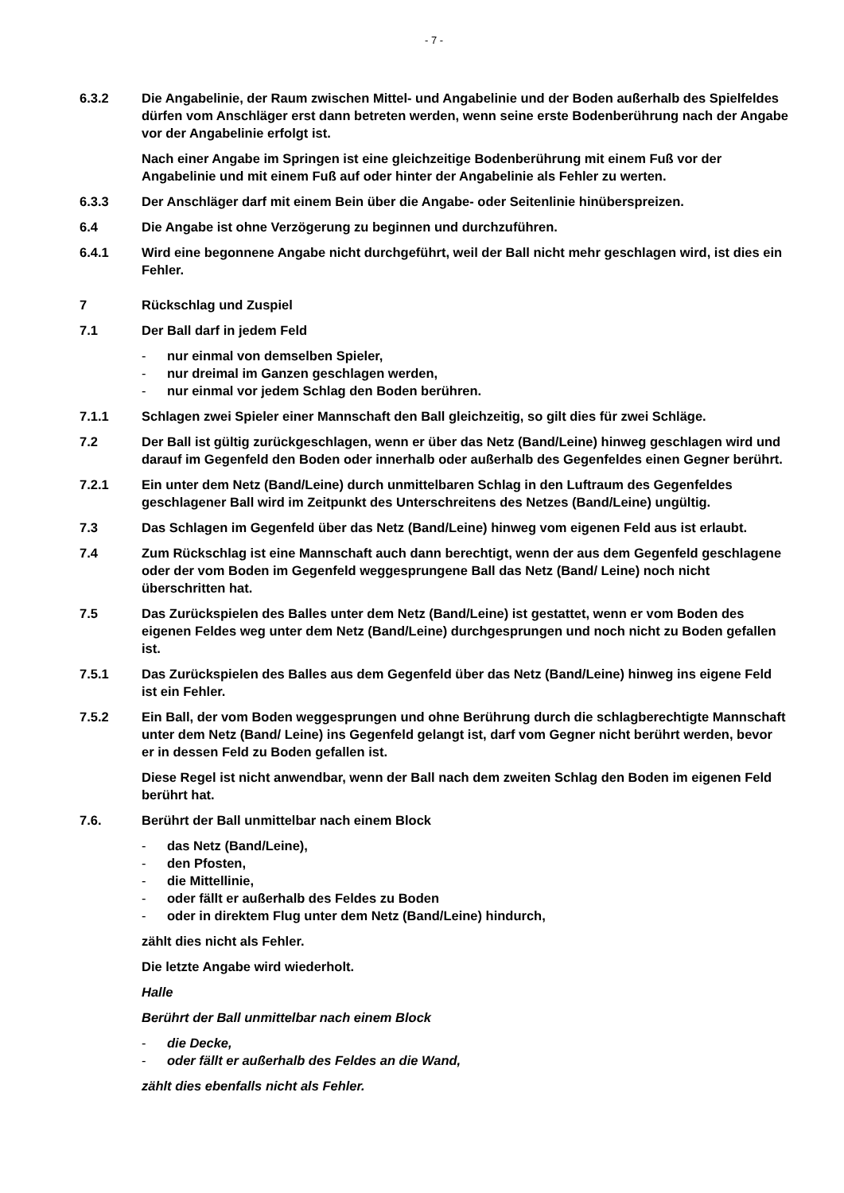- 7 -
6.3.2 Die Angabelinie, der Raum zwischen Mittel- und Angabelinie und der Boden außerhalb des Spielfeldes dürfen vom Anschläger erst dann betreten werden, wenn seine erste Bodenberührung nach der Angabe vor der Angabelinie erfolgt ist.
Nach einer Angabe im Springen ist eine gleichzeitige Bodenberührung mit einem Fuß vor der Angabelinie und mit einem Fuß auf oder hinter der Angabelinie als Fehler zu werten.
6.3.3 Der Anschläger darf mit einem Bein über die Angabe- oder Seitenlinie hinüberspreizen.
6.4 Die Angabe ist ohne Verzögerung zu beginnen und durchzuführen.
6.4.1 Wird eine begonnene Angabe nicht durchgeführt, weil der Ball nicht mehr geschlagen wird, ist dies ein Fehler.
7 Rückschlag und Zuspiel
7.1 Der Ball darf in jedem Feld
- nur einmal von demselben Spieler,
- nur dreimal im Ganzen geschlagen werden,
- nur einmal vor jedem Schlag den Boden berühren.
7.1.1 Schlagen zwei Spieler einer Mannschaft den Ball gleichzeitig, so gilt dies für zwei Schläge.
7.2 Der Ball ist gültig zurückgeschlagen, wenn er über das Netz (Band/Leine) hinweg geschlagen wird und darauf im Gegenfeld den Boden oder innerhalb oder außerhalb des Gegenfeldes einen Gegner berührt.
7.2.1 Ein unter dem Netz (Band/Leine) durch unmittelbaren Schlag in den Luftraum des Gegenfeldes geschlagener Ball wird im Zeitpunkt des Unterschreitens des Netzes (Band/Leine) ungültig.
7.3 Das Schlagen im Gegenfeld über das Netz (Band/Leine) hinweg vom eigenen Feld aus ist erlaubt.
7.4 Zum Rückschlag ist eine Mannschaft auch dann berechtigt, wenn der aus dem Gegenfeld geschlagene oder der vom Boden im Gegenfeld weggesprungene Ball das Netz (Band/ Leine) noch nicht überschritten hat.
7.5 Das Zurückspielen des Balles unter dem Netz (Band/Leine) ist gestattet, wenn er vom Boden des eigenen Feldes weg unter dem Netz (Band/Leine) durchgesprungen und noch nicht zu Boden gefallen ist.
7.5.1 Das Zurückspielen des Balles aus dem Gegenfeld über das Netz (Band/Leine) hinweg ins eigene Feld ist ein Fehler.
7.5.2 Ein Ball, der vom Boden weggesprungen und ohne Berührung durch die schlagberechtigte Mannschaft unter dem Netz (Band/ Leine) ins Gegenfeld gelangt ist, darf vom Gegner nicht berührt werden, bevor er in dessen Feld zu Boden gefallen ist.
Diese Regel ist nicht anwendbar, wenn der Ball nach dem zweiten Schlag den Boden im eigenen Feld berührt hat.
7.6. Berührt der Ball unmittelbar nach einem Block
- das Netz (Band/Leine),
- den Pfosten,
- die Mittellinie,
- oder fällt er außerhalb des Feldes zu Boden
- oder in direktem Flug unter dem Netz (Band/Leine) hindurch,
zählt dies nicht als Fehler.
Die letzte Angabe wird wiederholt.
Halle
Berührt der Ball unmittelbar nach einem Block
- die Decke,
- oder fällt er außerhalb des Feldes an die Wand,
zählt dies ebenfalls nicht als Fehler.